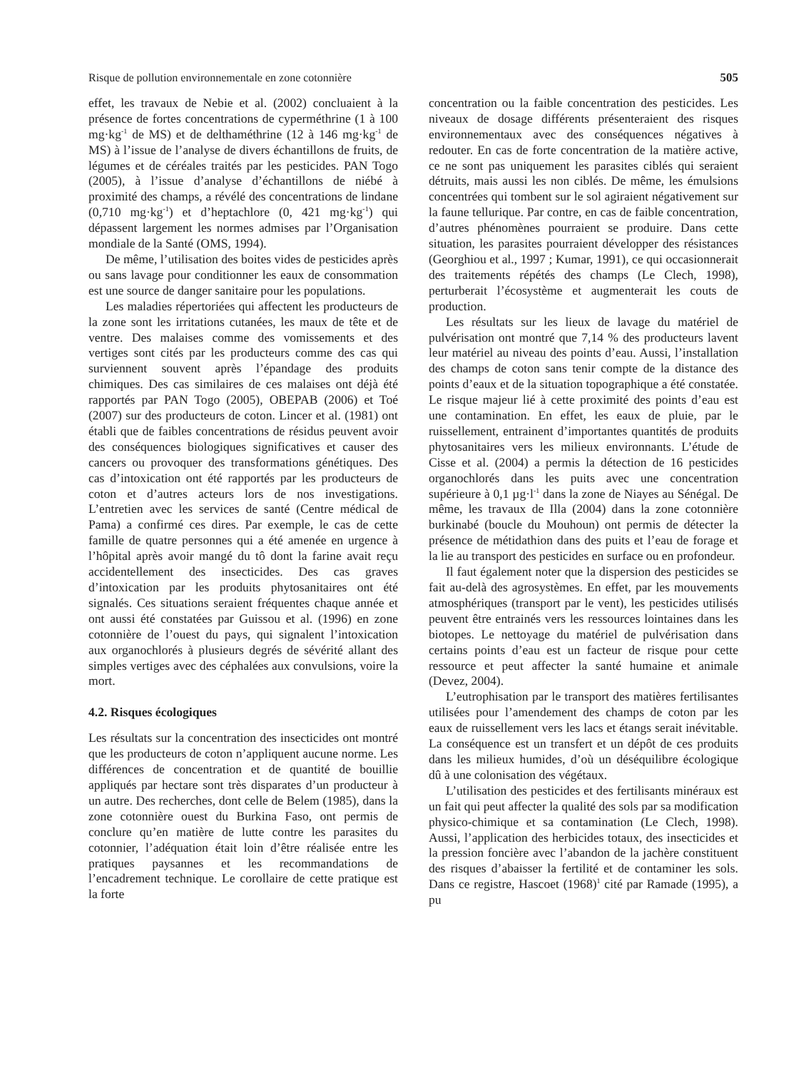Risque de pollution environnementale en zone cotonnière 505
effet, les travaux de Nebie et al. (2002) concluaient à la présence de fortes concentrations de cyperméthrine (1 à 100 mg·kg<sup>-1</sup> de MS) et de delthaméthrine (12 à 146 mg·kg<sup>-1</sup> de MS) à l’issue de l’analyse de divers échantillons de fruits, de légumes et de céréales traités par les pesticides. PAN Togo (2005), à l’issue d’analyse d’échantillons de niébé à proximité des champs, a révélé des concentrations de lindane (0,710 mg·kg<sup>-1</sup>) et d’heptachlore (0, 421 mg·kg<sup>-1</sup>) qui dépassent largement les normes admises par l’Organisation mondiale de la Santé (OMS, 1994).
De même, l’utilisation des boites vides de pesticides après ou sans lavage pour conditionner les eaux de consommation est une source de danger sanitaire pour les populations.
Les maladies répertoriées qui affectent les producteurs de la zone sont les irritations cutanées, les maux de tête et de ventre. Des malaises comme des vomissements et des vertiges sont cités par les producteurs comme des cas qui surviennent souvent après l’épandage des produits chimiques. Des cas similaires de ces malaises ont déjà été rapportés par PAN Togo (2005), OBEPAB (2006) et Toé (2007) sur des producteurs de coton. Lincer et al. (1981) ont établi que de faibles concentrations de résidus peuvent avoir des conséquences biologiques significatives et causer des cancers ou provoquer des transformations génétiques. Des cas d’intoxication ont été rapportés par les producteurs de coton et d’autres acteurs lors de nos investigations. L’entretien avec les services de santé (Centre médical de Pama) a confirmé ces dires. Par exemple, le cas de cette famille de quatre personnes qui a été amenée en urgence à l’hôpital après avoir mangé du tô dont la farine avait reçu accidentellement des insecticides. Des cas graves d’intoxication par les produits phytosanitaires ont été signalés. Ces situations seraient fréquentes chaque année et ont aussi été constatées par Guissou et al. (1996) en zone cotonnière de l’ouest du pays, qui signalent l’intoxication aux organochlorés à plusieurs degrés de sévérité allant des simples vertiges avec des céphalées aux convulsions, voire la mort.
4.2. Risques écologiques
Les résultats sur la concentration des insecticides ont montré que les producteurs de coton n’appliquent aucune norme. Les différences de concentration et de quantité de bouillie appliqués par hectare sont très disparates d’un producteur à un autre. Des recherches, dont celle de Belem (1985), dans la zone cotonnière ouest du Burkina Faso, ont permis de conclure qu’en matière de lutte contre les parasites du cotonnier, l’adéquation était loin d’être réalisée entre les pratiques paysannes et les recommandations de l’encadrement technique. Le corollaire de cette pratique est la forte
concentration ou la faible concentration des pesticides. Les niveaux de dosage différents présenteraient des risques environnementaux avec des conséquences négatives à redouter. En cas de forte concentration de la matière active, ce ne sont pas uniquement les parasites ciblés qui seraient détruits, mais aussi les non ciblés. De même, les émulsions concentrées qui tombent sur le sol agiraient négativement sur la faune tellurique. Par contre, en cas de faible concentration, d’autres phénomènes pourraient se produire. Dans cette situation, les parasites pourraient développer des résistances (Georghiou et al., 1997 ; Kumar, 1991), ce qui occasionnerait des traitements répétés des champs (Le Clech, 1998), perturberait l’écosystème et augmenterait les couts de production.
Les résultats sur les lieux de lavage du matériel de pulvérisation ont montré que 7,14 % des producteurs lavent leur matériel au niveau des points d’eau. Aussi, l’installation des champs de coton sans tenir compte de la distance des points d’eaux et de la situation topographique a été constatée. Le risque majeur lié à cette proximité des points d’eau est une contamination. En effet, les eaux de pluie, par le ruissellement, entrainent d’importantes quantités de produits phytosanitaires vers les milieux environnants. L’étude de Cisse et al. (2004) a permis la détection de 16 pesticides organochlorés dans les puits avec une concentration supérieure à 0,1 µg·l<sup>-1</sup> dans la zone de Niayes au Sénégal. De même, les travaux de Illa (2004) dans la zone cotonnière burkinabé (boucle du Mouhoun) ont permis de détecter la présence de métidathion dans des puits et l’eau de forage et la lie au transport des pesticides en surface ou en profondeur.
Il faut également noter que la dispersion des pesticides se fait au-delà des agrosystèmes. En effet, par les mouvements atmosphériques (transport par le vent), les pesticides utilisés peuvent être entrainés vers les ressources lointaines dans les biotopes. Le nettoyage du matériel de pulvérisation dans certains points d’eau est un facteur de risque pour cette ressource et peut affecter la santé humaine et animale (Devez, 2004).
L’eutrophisation par le transport des matières fertilisantes utilisées pour l’amendement des champs de coton par les eaux de ruissellement vers les lacs et étangs serait inévitable. La conséquence est un transfert et un dépôt de ces produits dans les milieux humides, d’où un déséquilibre écologique dû à une colonisation des végétaux.
L’utilisation des pesticides et des fertilisants minéraux est un fait qui peut affecter la qualité des sols par sa modification physico-chimique et sa contamination (Le Clech, 1998). Aussi, l’application des herbicides totaux, des insecticides et la pression foncière avec l’abandon de la jachère constituent des risques d’abaisser la fertilité et de contaminer les sols. Dans ce registre, Hascoet (1968)<sup>1</sup> cité par Ramade (1995), a pu